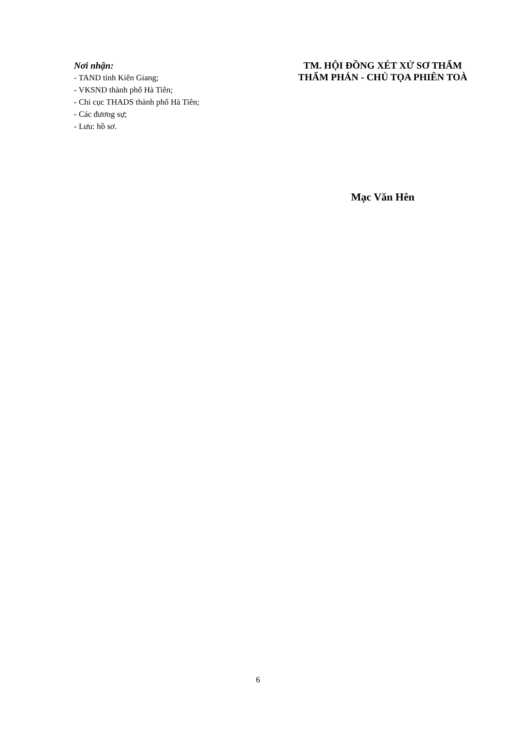Nơi nhận:
- TAND tỉnh Kiên Giang;
- VKSND thành phố Hà Tiên;
- Chi cục THADS thành phố Hà Tiên;
- Các đương sự;
- Lưu: hồ sơ.
TM. HỘI ĐỒNG XÉT XỬ SƠ THẨM
THẨM PHÁN - CHỦ TỌA PHIÊN TOÀ
Mạc Văn Hên
6